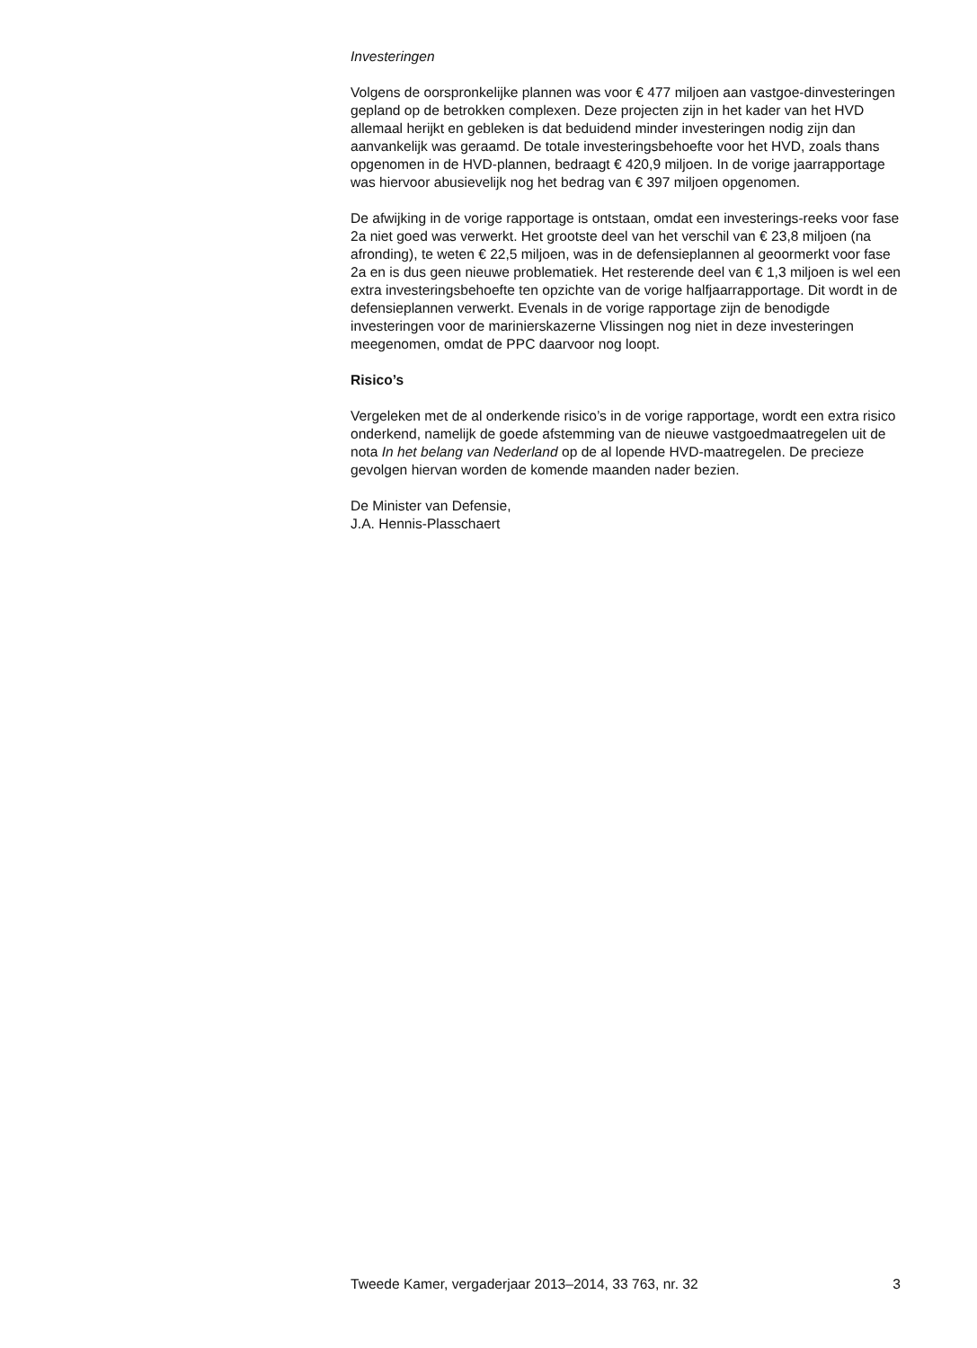Investeringen
Volgens de oorspronkelijke plannen was voor € 477 miljoen aan vastgoe-dinvesteringen gepland op de betrokken complexen. Deze projecten zijn in het kader van het HVD allemaal herijkt en gebleken is dat beduidend minder investeringen nodig zijn dan aanvankelijk was geraamd. De totale investeringsbehoefte voor het HVD, zoals thans opgenomen in de HVD-plannen, bedraagt € 420,9 miljoen. In de vorige jaarrapportage was hiervoor abusievelijk nog het bedrag van € 397 miljoen opgenomen.
De afwijking in de vorige rapportage is ontstaan, omdat een investerings-reeks voor fase 2a niet goed was verwerkt. Het grootste deel van het verschil van € 23,8 miljoen (na afronding), te weten € 22,5 miljoen, was in de defensieplannen al geoormerkt voor fase 2a en is dus geen nieuwe problematiek. Het resterende deel van € 1,3 miljoen is wel een extra investeringsbehoefte ten opzichte van de vorige halfjaarrapportage. Dit wordt in de defensieplannen verwerkt. Evenals in de vorige rapportage zijn de benodigde investeringen voor de marinierskazerne Vlissingen nog niet in deze investeringen meegenomen, omdat de PPC daarvoor nog loopt.
Risico’s
Vergeleken met de al onderkende risico’s in de vorige rapportage, wordt een extra risico onderkend, namelijk de goede afstemming van de nieuwe vastgoedmaatregelen uit de nota In het belang van Nederland op de al lopende HVD-maatregelen. De precieze gevolgen hiervan worden de komende maanden nader bezien.
De Minister van Defensie,
J.A. Hennis-Plasschaert
Tweede Kamer, vergaderjaar 2013–2014, 33 763, nr. 32 3